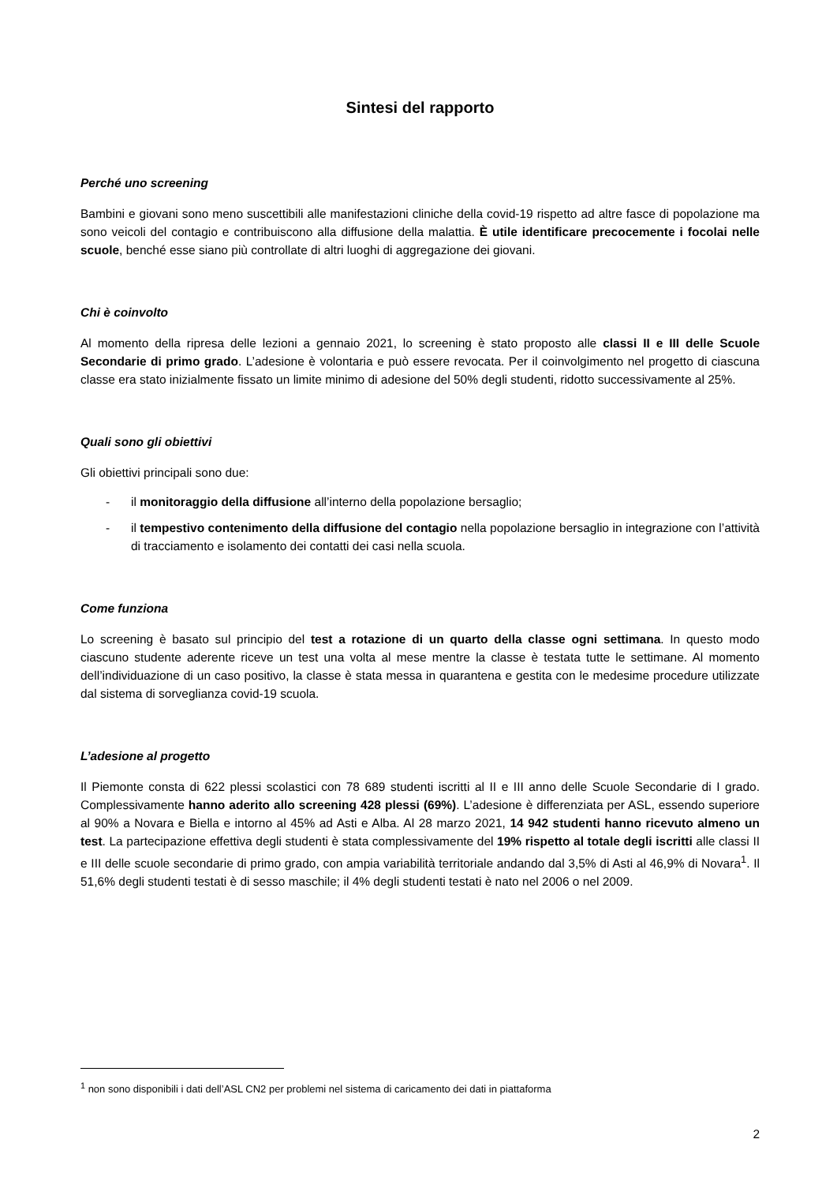Sintesi del rapporto
Perché uno screening
Bambini e giovani sono meno suscettibili alle manifestazioni cliniche della covid-19 rispetto ad altre fasce di popolazione ma sono veicoli del contagio e contribuiscono alla diffusione della malattia. È utile identificare precocemente i focolai nelle scuole, benché esse siano più controllate di altri luoghi di aggregazione dei giovani.
Chi è coinvolto
Al momento della ripresa delle lezioni a gennaio 2021, lo screening è stato proposto alle classi II e III delle Scuole Secondarie di primo grado. L’adesione è volontaria e può essere revocata. Per il coinvolgimento nel progetto di ciascuna classe era stato inizialmente fissato un limite minimo di adesione del 50% degli studenti, ridotto successivamente al 25%.
Quali sono gli obiettivi
Gli obiettivi principali sono due:
- il monitoraggio della diffusione all’interno della popolazione bersaglio;
- il tempestivo contenimento della diffusione del contagio nella popolazione bersaglio in integrazione con l’attività di tracciamento e isolamento dei contatti dei casi nella scuola.
Come funziona
Lo screening è basato sul principio del test a rotazione di un quarto della classe ogni settimana. In questo modo ciascuno studente aderente riceve un test una volta al mese mentre la classe è testata tutte le settimane. Al momento dell’individuazione di un caso positivo, la classe è stata messa in quarantena e gestita con le medesime procedure utilizzate dal sistema di sorveglianza covid-19 scuola.
L’adesione al progetto
Il Piemonte consta di 622 plessi scolastici con 78 689 studenti iscritti al II e III anno delle Scuole Secondarie di I grado. Complessivamente hanno aderito allo screening 428 plessi (69%). L’adesione è differenziata per ASL, essendo superiore al 90% a Novara e Biella e intorno al 45% ad Asti e Alba. Al 28 marzo 2021, 14 942 studenti hanno ricevuto almeno un test. La partecipazione effettiva degli studenti è stata complessivamente del 19% rispetto al totale degli iscritti alle classi II e III delle scuole secondarie di primo grado, con ampia variabilità territoriale andando dal 3,5% di Asti al 46,9% di Novara<sup>1</sup>. Il 51,6% degli studenti testati è di sesso maschile; il 4% degli studenti testati è nato nel 2006 o nel 2009.
<sup>1</sup> non sono disponibili i dati dell’ASL CN2 per problemi nel sistema di caricamento dei dati in piattaforma
2